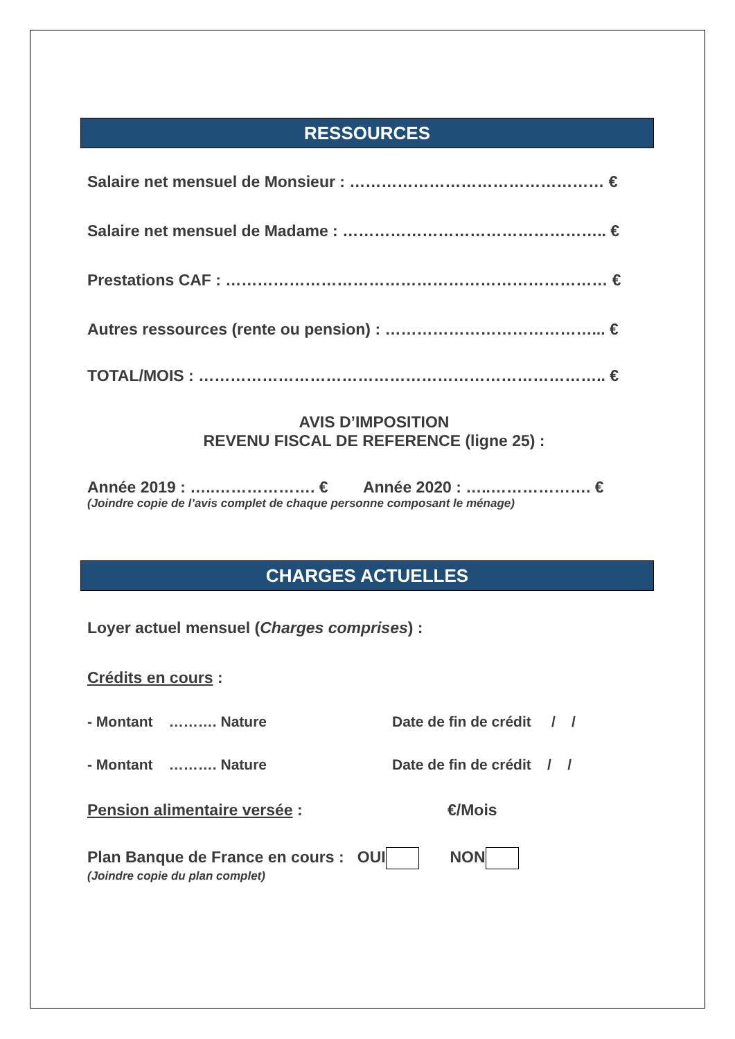RESSOURCES
Salaire net mensuel de Monsieur : ………………………………………… €
Salaire net mensuel de Madame : ………………………………………….. €
Prestations CAF : ……………………………………………………………… €
Autres ressources (rente ou pension) : …………………………………... €
TOTAL/MOIS : ………………………………………………………………….. €
AVIS D’IMPOSITION
REVENU FISCAL DE REFERENCE (ligne 25) :
Année 2019 : …..………………. € Année 2020 : …..………………. €
(Joindre copie de l’avis complet de chaque personne composant le ménage)
CHARGES ACTUELLES
Loyer actuel mensuel (Charges comprises) :
Crédits en cours :
- Montant ………. Nature Date de fin de crédit / /
- Montant ………. Nature Date de fin de crédit / /
Pension alimentaire versée : €/Mois
Plan Banque de France en cours : OUI NON
(Joindre copie du plan complet)